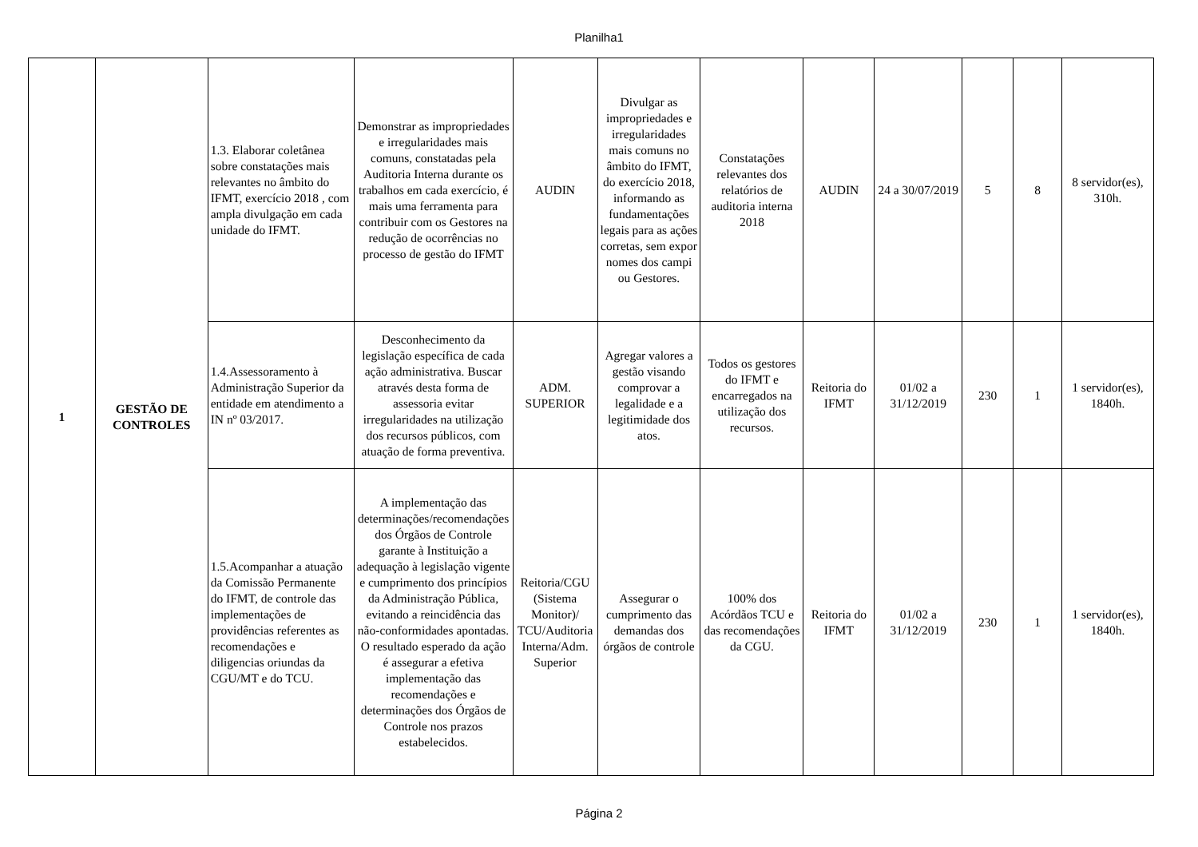Planilha1
| 1 | GESTÃO DE CONTROLES | 1.3. Elaborar coletânea sobre constatações mais relevantes no âmbito do IFMT, exercício 2018 , com ampla divulgação em cada unidade do IFMT. | Demonstrar as impropriedades e irregularidades mais comuns, constatadas pela Auditoria Interna durante os trabalhos em cada exercício, é mais uma ferramenta para contribuir com os Gestores na redução de ocorrências no processo de gestão do IFMT | AUDIN | Divulgar as impropriedades e irregularidades mais comuns no âmbito do IFMT, do exercício 2018, informando as fundamentações legais para as ações corretas, sem expor nomes dos campi ou Gestores. | Constatações relevantes dos relatórios de auditoria interna 2018 | AUDIN | 24 a 30/07/2019 | 5 | 8 | 8 servidor(es), 310h. |
| | | 1.4.Assessoramento à Administração Superior da entidade em atendimento a IN nº 03/2017. | Desconhecimento da legislação específica de cada ação administrativa. Buscar através desta forma de assessoria evitar irregularidades na utilização dos recursos públicos, com atuação de forma preventiva. | ADM. SUPERIOR | Agregar valores a gestão visando comprovar a legalidade e a legitimidade dos atos. | Todos os gestores do IFMT e encarregados na utilização dos recursos. | Reitoria do IFMT | 01/02 a 31/12/2019 | 230 | 1 | 1 servidor(es), 1840h. |
| | | 1.5.Acompanhar a atuação da Comissão Permanente do IFMT, de controle das implementações de providências referentes as recomendações e diligencias oriundas da CGU/MT e do TCU. | A implementação das determinações/recomendações dos Órgãos de Controle garante à Instituição a adequação à legislação vigente e cumprimento dos princípios da Administração Pública, evitando a reincidência das não-conformidades apontadas. O resultado esperado da ação é assegurar a efetiva implementação das recomendações e determinações dos Órgãos de Controle nos prazos estabelecidos. | Reitoria/CGU (Sistema Monitor)/ TCU/Auditoria Interna/Adm. Superior | Assegurar o cumprimento das demandas dos órgãos de controle | 100% dos Acórdãos TCU e das recomendações da CGU. | Reitoria do IFMT | 01/02 a 31/12/2019 | 230 | 1 | 1 servidor(es), 1840h. |
Página 2